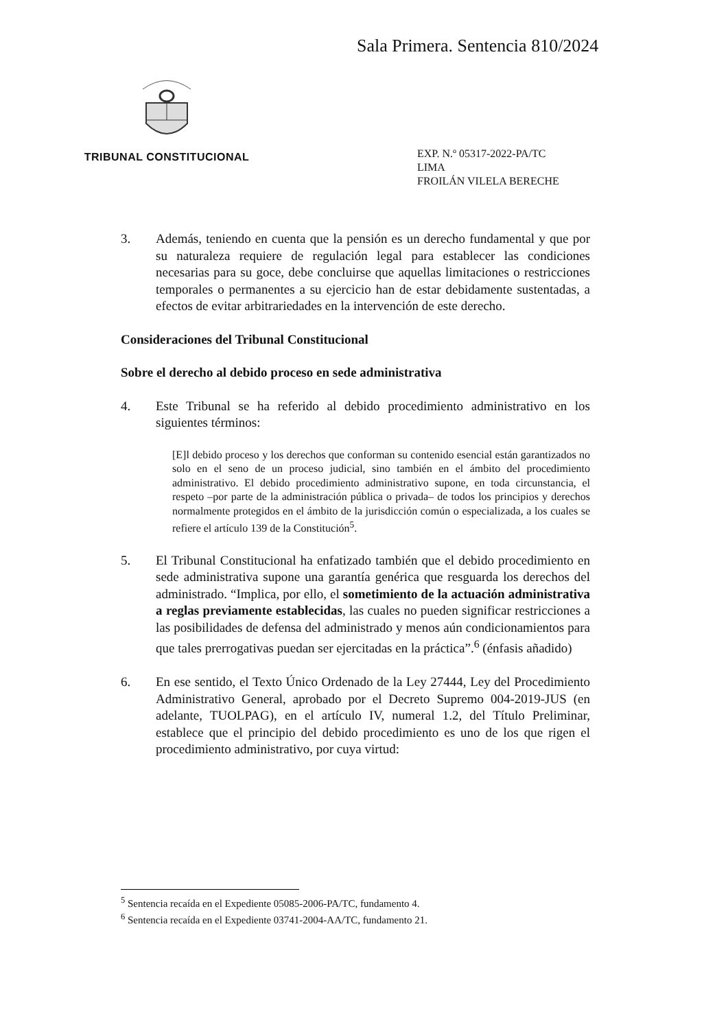Sala Primera. Sentencia 810/2024
TRIBUNAL CONSTITUCIONAL
EXP. N.º 05317-2022-PA/TC
LIMA
FROILÁN VILELA BERECHE
3. Además, teniendo en cuenta que la pensión es un derecho fundamental y que por su naturaleza requiere de regulación legal para establecer las condiciones necesarias para su goce, debe concluirse que aquellas limitaciones o restricciones temporales o permanentes a su ejercicio han de estar debidamente sustentadas, a efectos de evitar arbitrariedades en la intervención de este derecho.
Consideraciones del Tribunal Constitucional
Sobre el derecho al debido proceso en sede administrativa
4. Este Tribunal se ha referido al debido procedimiento administrativo en los siguientes términos:
[E]l debido proceso y los derechos que conforman su contenido esencial están garantizados no solo en el seno de un proceso judicial, sino también en el ámbito del procedimiento administrativo. El debido procedimiento administrativo supone, en toda circunstancia, el respeto –por parte de la administración pública o privada– de todos los principios y derechos normalmente protegidos en el ámbito de la jurisdicción común o especializada, a los cuales se refiere el artículo 139 de la Constitución<sup>5</sup>.
5. El Tribunal Constitucional ha enfatizado también que el debido procedimiento en sede administrativa supone una garantía genérica que resguarda los derechos del administrado. “Implica, por ello, el sometimiento de la actuación administrativa a reglas previamente establecidas, las cuales no pueden significar restricciones a las posibilidades de defensa del administrado y menos aún condicionamientos para que tales prerrogativas puedan ser ejercitadas en la práctica”.<sup>6</sup> (énfasis añadido)
6. En ese sentido, el Texto Único Ordenado de la Ley 27444, Ley del Procedimiento Administrativo General, aprobado por el Decreto Supremo 004-2019-JUS (en adelante, TUOLPAG), en el artículo IV, numeral 1.2, del Título Preliminar, establece que el principio del debido procedimiento es uno de los que rigen el procedimiento administrativo, por cuya virtud:
<sup>5</sup> Sentencia recaída en el Expediente 05085-2006-PA/TC, fundamento 4.
<sup>6</sup> Sentencia recaída en el Expediente 03741-2004-AA/TC, fundamento 21.